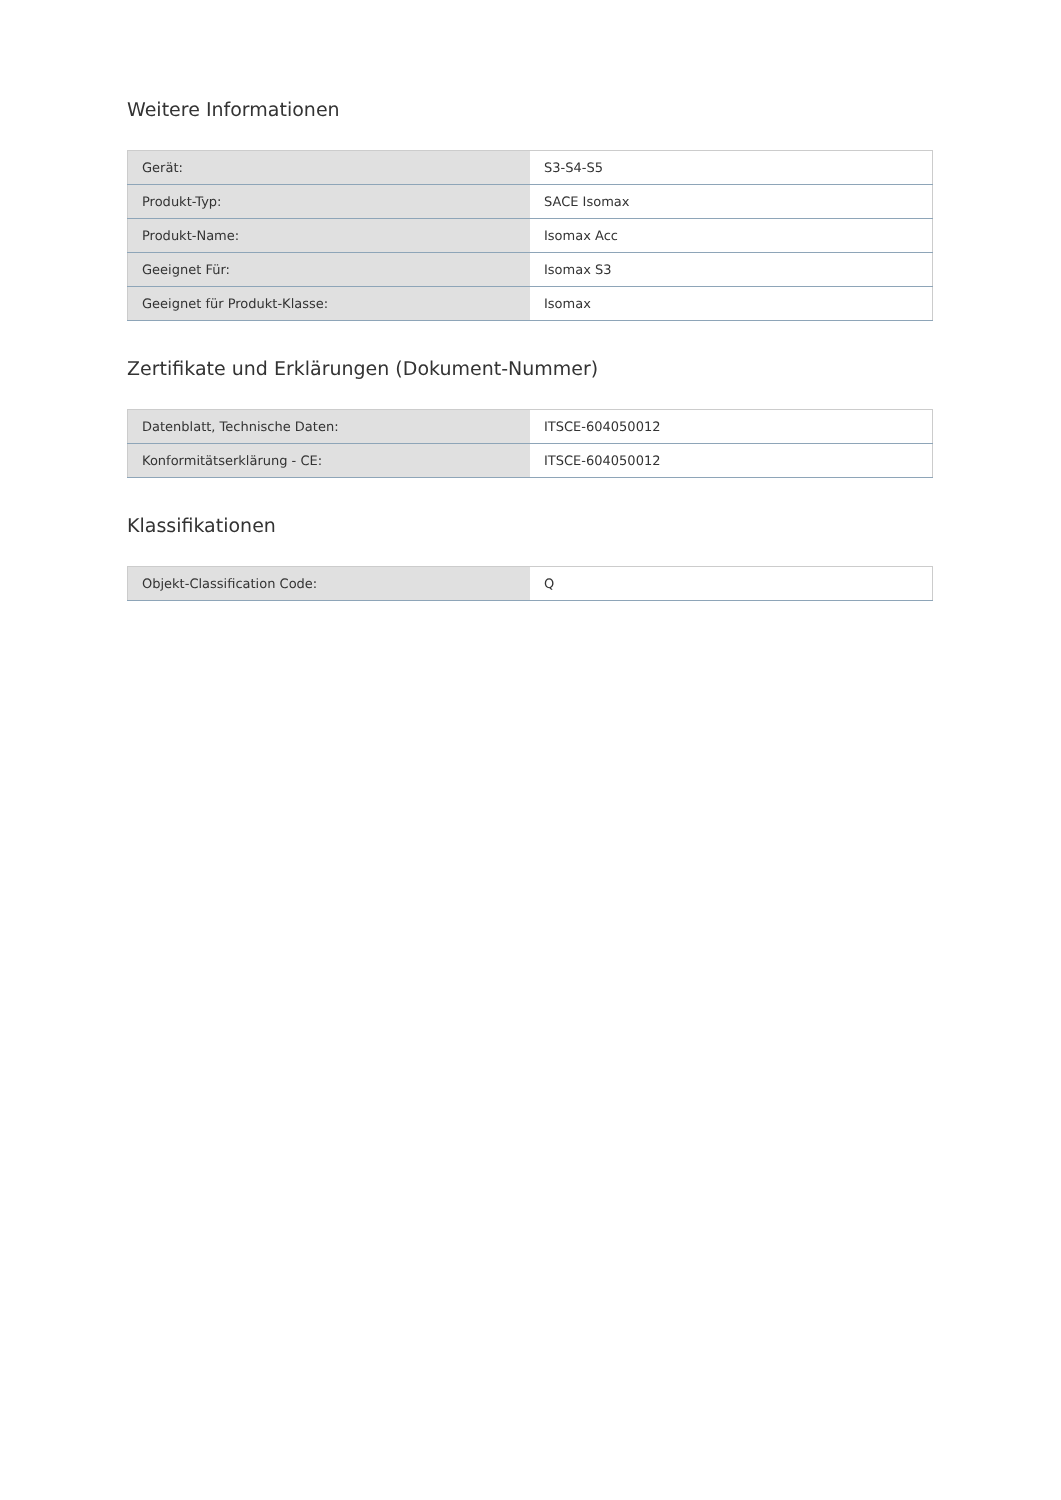Weitere Informationen
| Gerät: | S3-S4-S5 |
| Produkt-Typ: | SACE Isomax |
| Produkt-Name: | Isomax Acc |
| Geeignet Für: | Isomax S3 |
| Geeignet für Produkt-Klasse: | Isomax |
Zertifikate und Erklärungen (Dokument-Nummer)
| Datenblatt, Technische Daten: | ITSCE-604050012 |
| Konformitätserklärung - CE: | ITSCE-604050012 |
Klassifikationen
| Objekt-Classification Code: | Q |